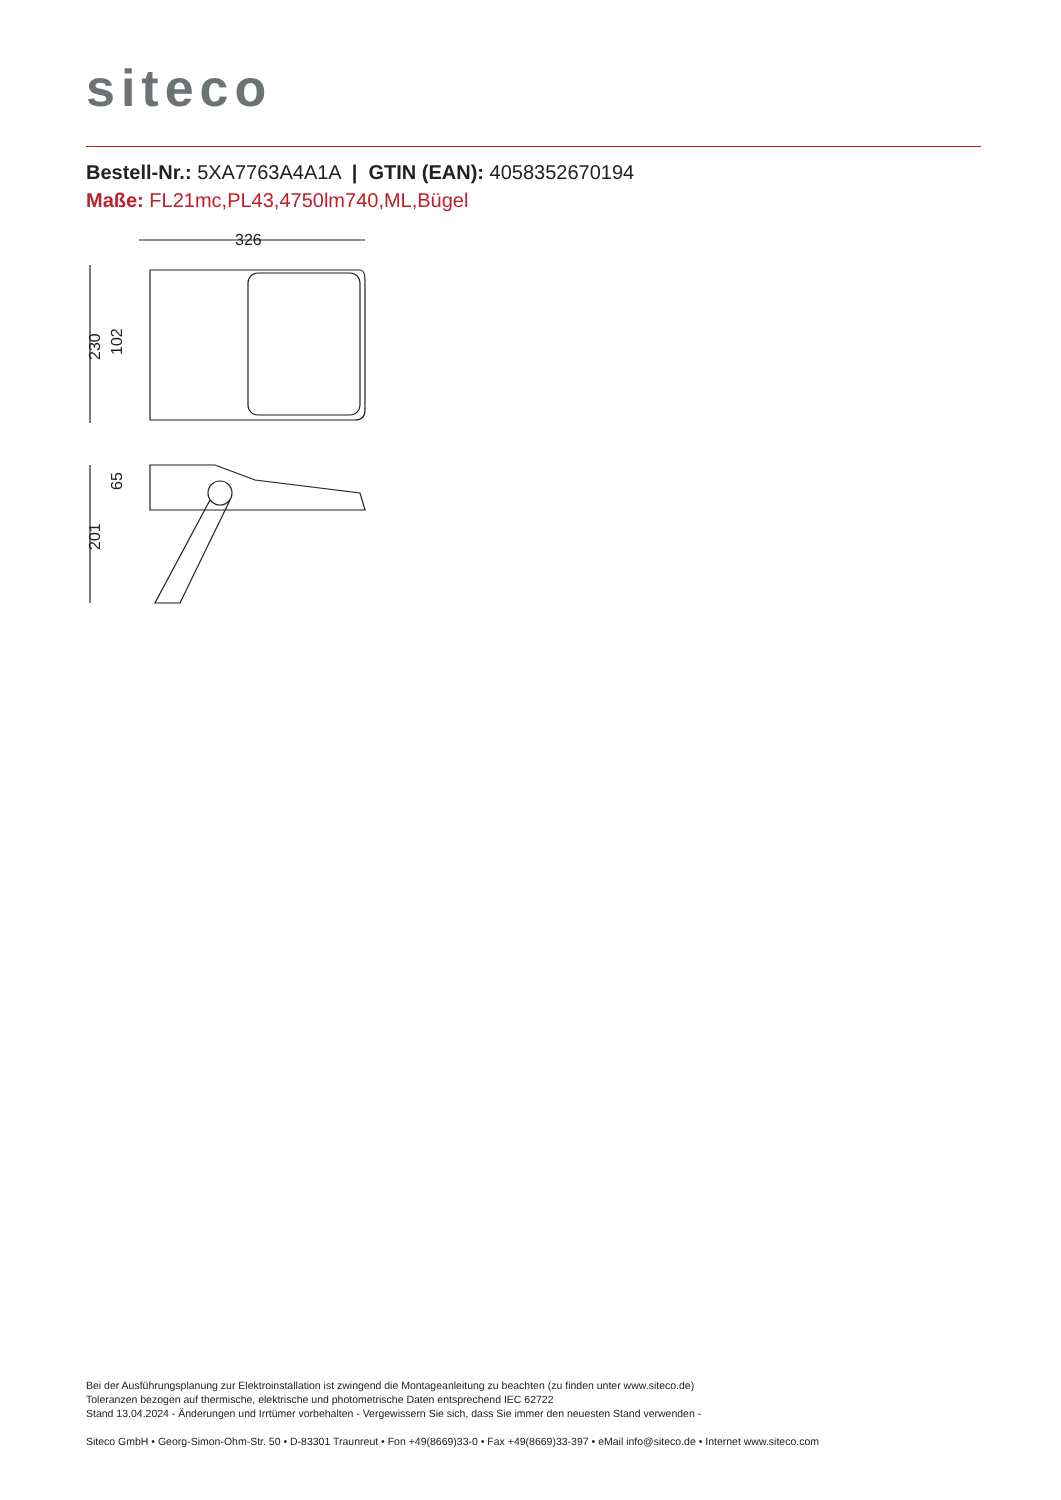siteco
Bestell-Nr.: 5XA7763A4A1A | GTIN (EAN): 4058352670194
Maße: FL21mc,PL43,4750lm740,ML,Bügel
326
230
102
201
65
Bei der Ausführungsplanung zur Elektroinstallation ist zwingend die Montageanleitung zu beachten (zu finden unter www.siteco.de)
Toleranzen bezogen auf thermische, elektrische und photometrische Daten entsprechend IEC 62722
Stand 13.04.2024 - Änderungen und Irrtümer vorbehalten - Vergewissern Sie sich, dass Sie immer den neuesten Stand verwenden -
Siteco GmbH • Georg-Simon-Ohm-Str. 50 • D-83301 Traunreut • Fon +49(8669)33-0 • Fax +49(8669)33-397 • eMail info@siteco.de • Internet www.siteco.com